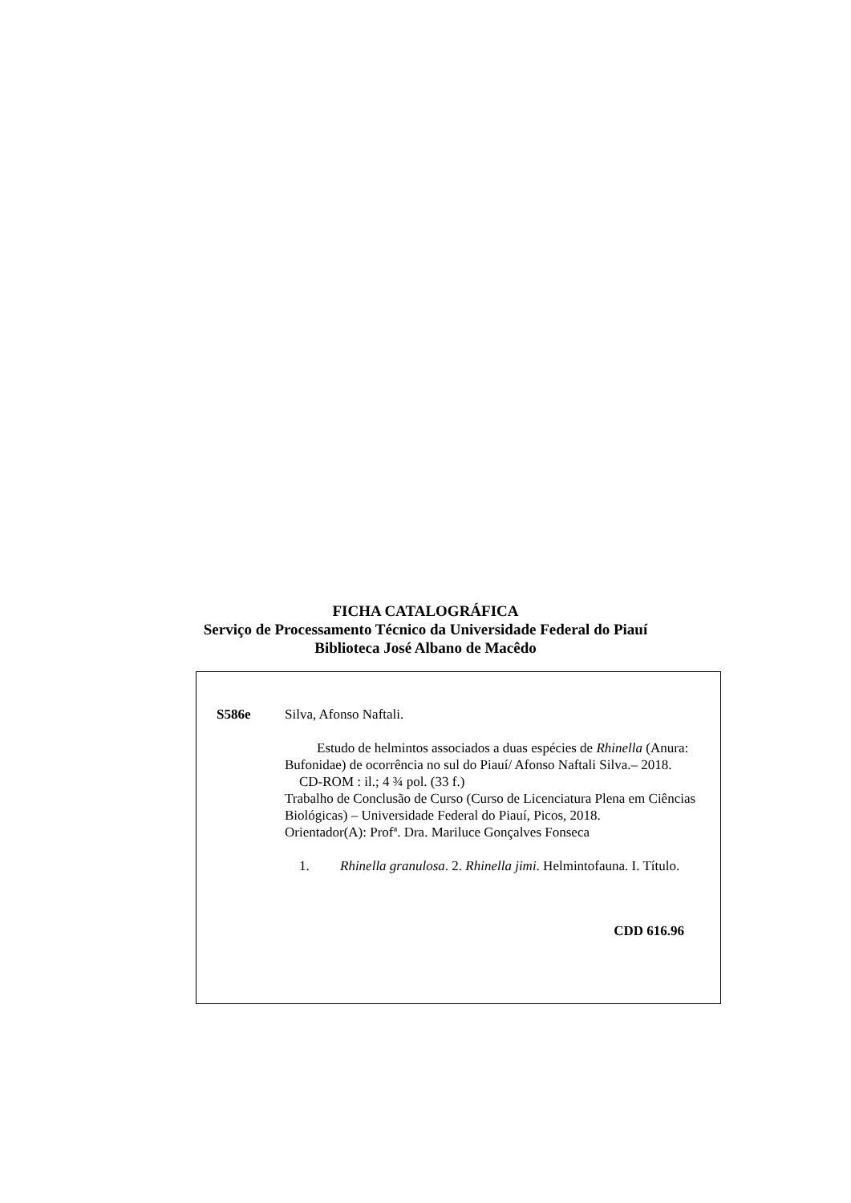FICHA CATALOGRÁFICA
Serviço de Processamento Técnico da Universidade Federal do Piauí
Biblioteca José Albano de Macêdo
S586e Silva, Afonso Naftali.
Estudo de helmintos associados a duas espécies de Rhinella (Anura: Bufonidae) de ocorrência no sul do Piauí/ Afonso Naftali Silva.– 2018.
CD-ROM : il.; 4 ¾ pol. (33 f.)
Trabalho de Conclusão de Curso (Curso de Licenciatura Plena em Ciências Biológicas) – Universidade Federal do Piauí, Picos, 2018.
Orientador(A): Profª. Dra. Mariluce Gonçalves Fonseca
1. Rhinella granulosa. 2. Rhinella jimi. Helmintofauna. I. Título.
CDD 616.96